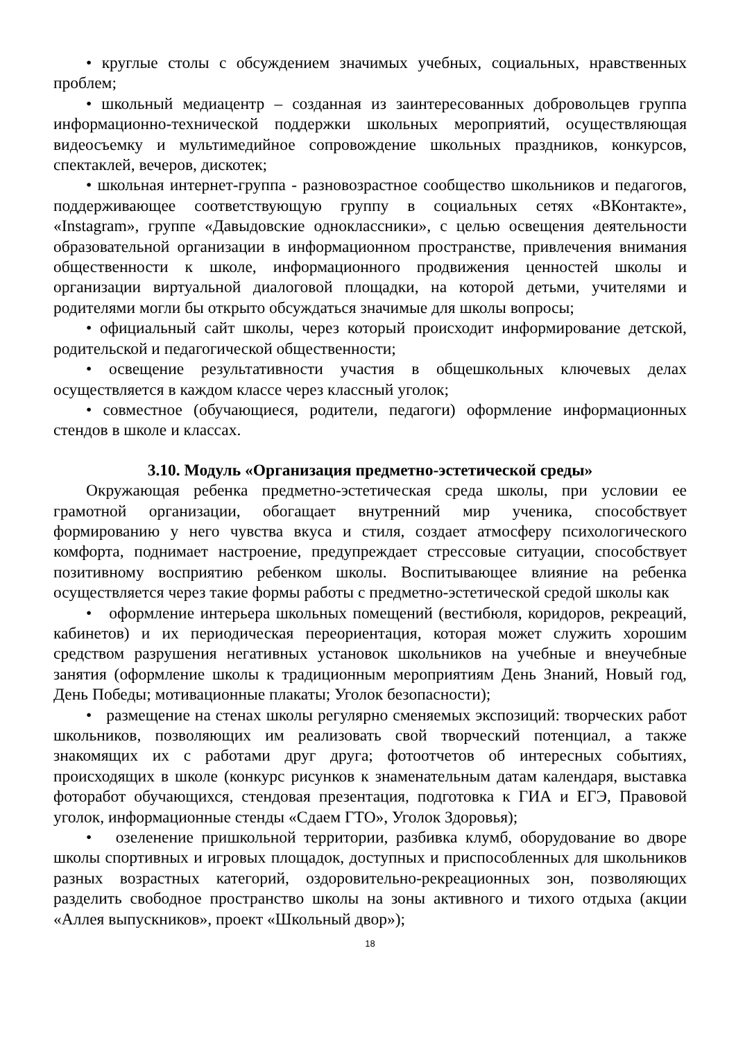• круглые столы с обсуждением значимых учебных, социальных, нравственных проблем;
• школьный медиацентр – созданная из заинтересованных добровольцев группа информационно-технической поддержки школьных мероприятий, осуществляющая видеосъемку и мультимедийное сопровождение школьных праздников, конкурсов, спектаклей, вечеров, дискотек;
• школьная интернет-группа - разновозрастное сообщество школьников и педагогов, поддерживающее соответствующую группу в социальных сетях «ВКонтакте», «Instagram», группе «Давыдовские одноклассники», с целью освещения деятельности образовательной организации в информационном пространстве, привлечения внимания общественности к школе, информационного продвижения ценностей школы и организации виртуальной диалоговой площадки, на которой детьми, учителями и родителями могли бы открыто обсуждаться значимые для школы вопросы;
• официальный сайт школы, через который происходит информирование детской, родительской и педагогической общественности;
• освещение результативности участия в общешкольных ключевых делах осуществляется в каждом классе через классный уголок;
• совместное (обучающиеся, родители, педагоги) оформление информационных стендов в школе и классах.
3.10. Модуль «Организация предметно-эстетической среды»
Окружающая ребенка предметно-эстетическая среда школы, при условии ее грамотной организации, обогащает внутренний мир ученика, способствует формированию у него чувства вкуса и стиля, создает атмосферу психологического комфорта, поднимает настроение, предупреждает стрессовые ситуации, способствует позитивному восприятию ребенком школы. Воспитывающее влияние на ребенка осуществляется через такие формы работы с предметно-эстетической средой школы как
• оформление интерьера школьных помещений (вестибюля, коридоров, рекреаций, кабинетов) и их периодическая переориентация, которая может служить хорошим средством разрушения негативных установок школьников на учебные и внеучебные занятия (оформление школы к традиционным мероприятиям День Знаний, Новый год, День Победы; мотивационные плакаты; Уголок безопасности);
• размещение на стенах школы регулярно сменяемых экспозиций: творческих работ школьников, позволяющих им реализовать свой творческий потенциал, а также знакомящих их с работами друг друга; фотоотчетов об интересных событиях, происходящих в школе (конкурс рисунков к знаменательным датам календаря, выставка фоторабот обучающихся, стендовая презентация, подготовка к ГИА и ЕГЭ, Правовой уголок, информационные стенды «Сдаем ГТО», Уголок Здоровья);
• озеленение пришкольной территории, разбивка клумб, оборудование во дворе школы спортивных и игровых площадок, доступных и приспособленных для школьников разных возрастных категорий, оздоровительно-рекреационных зон, позволяющих разделить свободное пространство школы на зоны активного и тихого отдыха (акции «Аллея выпускников», проект «Школьный двор»);
18